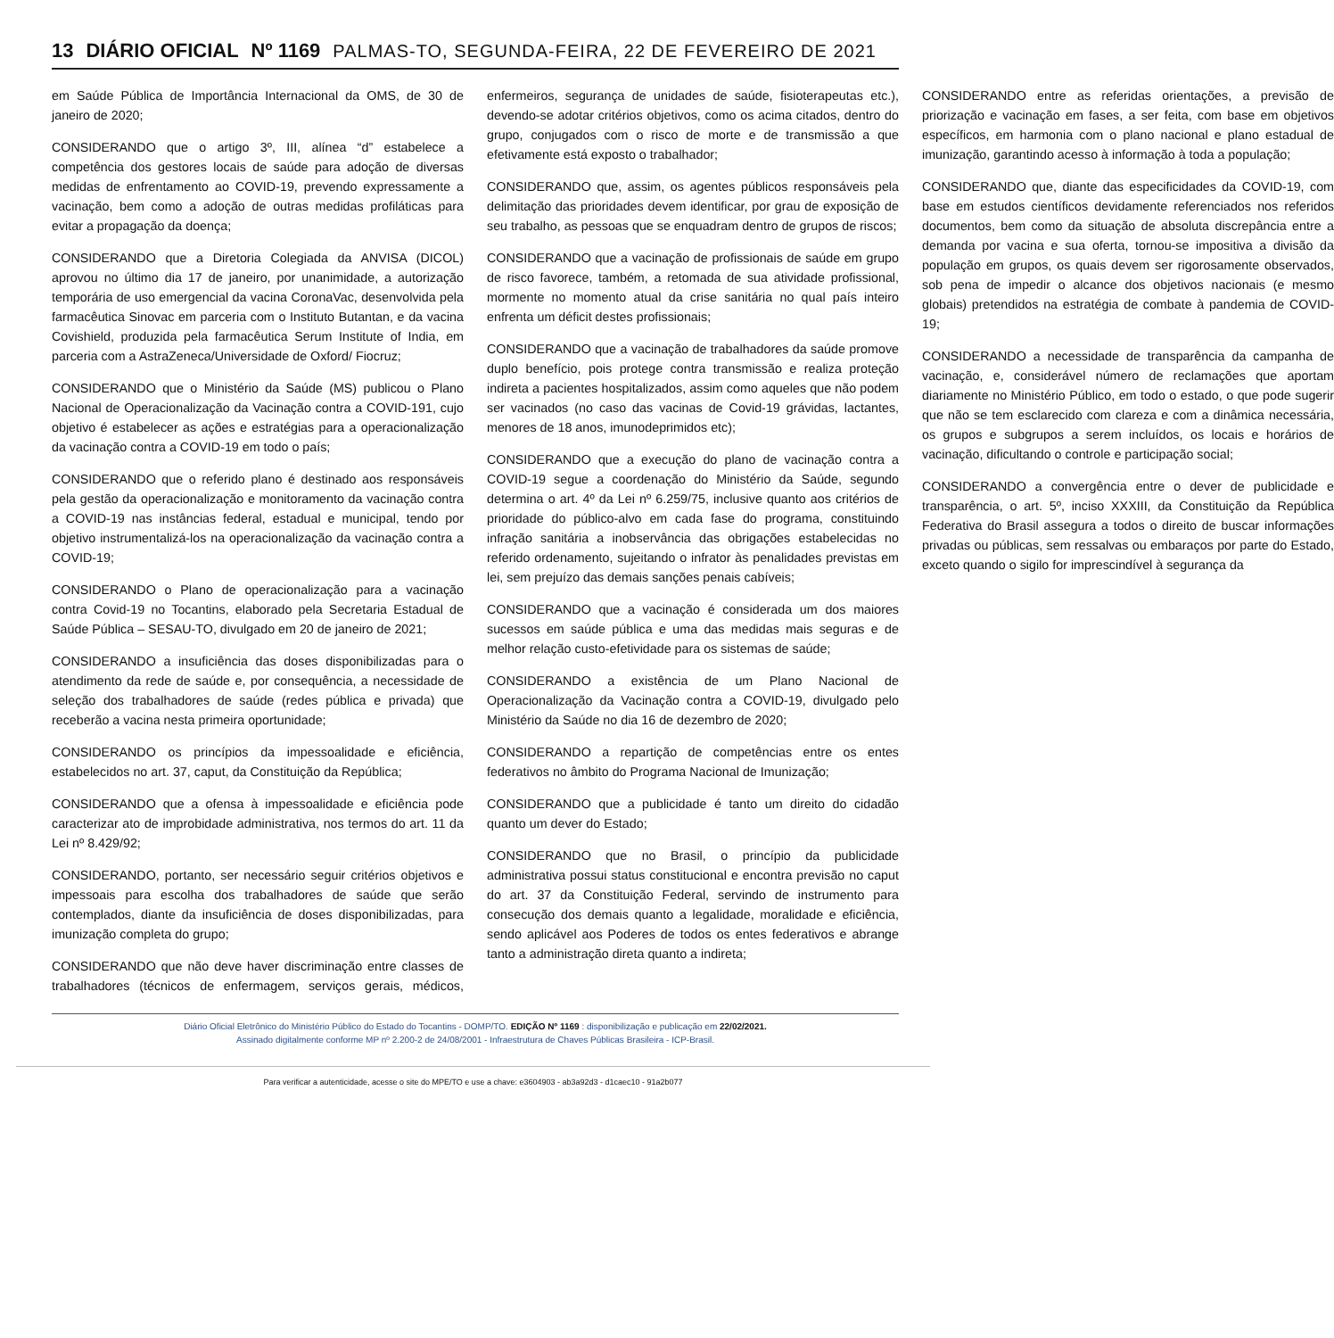13 DIÁRIO OFICIAL Nº 1169 PALMAS-TO, SEGUNDA-FEIRA, 22 DE FEVEREIRO DE 2021
em Saúde Pública de Importância Internacional da OMS, de 30 de janeiro de 2020;
CONSIDERANDO que o artigo 3º, III, alínea “d” estabelece a competência dos gestores locais de saúde para adoção de diversas medidas de enfrentamento ao COVID-19, prevendo expressamente a vacinação, bem como a adoção de outras medidas profiláticas para evitar a propagação da doença;
CONSIDERANDO que a Diretoria Colegiada da ANVISA (DICOL) aprovou no último dia 17 de janeiro, por unanimidade, a autorização temporária de uso emergencial da vacina CoronaVac, desenvolvida pela farmacêutica Sinovac em parceria com o Instituto Butantan, e da vacina Covishield, produzida pela farmacêutica Serum Institute of India, em parceria com a AstraZeneca/Universidade de Oxford/ Fiocruz;
CONSIDERANDO que o Ministério da Saúde (MS) publicou o Plano Nacional de Operacionalização da Vacinação contra a COVID-191, cujo objetivo é estabelecer as ações e estratégias para a operacionalização da vacinação contra a COVID-19 em todo o país;
CONSIDERANDO que o referido plano é destinado aos responsáveis pela gestão da operacionalização e monitoramento da vacinação contra a COVID-19 nas instâncias federal, estadual e municipal, tendo por objetivo instrumentalizá-los na operacionalização da vacinação contra a COVID-19;
CONSIDERANDO o Plano de operacionalização para a vacinação contra Covid-19 no Tocantins, elaborado pela Secretaria Estadual de Saúde Pública – SESAU-TO, divulgado em 20 de janeiro de 2021;
CONSIDERANDO a insuficiência das doses disponibilizadas para o atendimento da rede de saúde e, por consequência, a necessidade de seleção dos trabalhadores de saúde (redes pública e privada) que receberão a vacina nesta primeira oportunidade;
CONSIDERANDO os princípios da impessoalidade e eficiência, estabelecidos no art. 37, caput, da Constituição da República;
CONSIDERANDO que a ofensa à impessoalidade e eficiência pode caracterizar ato de improbidade administrativa, nos termos do art. 11 da Lei nº 8.429/92;
CONSIDERANDO, portanto, ser necessário seguir critérios objetivos e impessoais para escolha dos trabalhadores de saúde que serão contemplados, diante da insuficiência de doses disponibilizadas, para imunização completa do grupo;
CONSIDERANDO que não deve haver discriminação entre classes de trabalhadores (técnicos de enfermagem, serviços gerais, médicos, enfermeiros, segurança de unidades de saúde, fisioterapeutas etc.), devendo-se adotar critérios objetivos, como os acima citados, dentro do grupo, conjugados com o risco de morte e de transmissão a que efetivamente está exposto o trabalhador;
CONSIDERANDO que, assim, os agentes públicos responsáveis pela delimitação das prioridades devem identificar, por grau de exposição de seu trabalho, as pessoas que se enquadram dentro de grupos de riscos;
CONSIDERANDO que a vacinação de profissionais de saúde em grupo de risco favorece, também, a retomada de sua atividade profissional, mormente no momento atual da crise sanitária no qual país inteiro enfrenta um déficit destes profissionais;
CONSIDERANDO que a vacinação de trabalhadores da saúde promove duplo benefício, pois protege contra transmissão e realiza proteção indireta a pacientes hospitalizados, assim como aqueles que não podem ser vacinados (no caso das vacinas de Covid-19 grávidas, lactantes, menores de 18 anos, imunodeprimidos etc);
CONSIDERANDO que a execução do plano de vacinação contra a COVID-19 segue a coordenação do Ministério da Saúde, segundo determina o art. 4º da Lei nº 6.259/75, inclusive quanto aos critérios de prioridade do público-alvo em cada fase do programa, constituindo infração sanitária a inobservância das obrigações estabelecidas no referido ordenamento, sujeitando o infrator às penalidades previstas em lei, sem prejuízo das demais sanções penais cabíveis;
CONSIDERANDO que a vacinação é considerada um dos maiores sucessos em saúde pública e uma das medidas mais seguras e de melhor relação custo-efetividade para os sistemas de saúde;
CONSIDERANDO a existência de um Plano Nacional de Operacionalização da Vacinação contra a COVID-19, divulgado pelo Ministério da Saúde no dia 16 de dezembro de 2020;
CONSIDERANDO a repartição de competências entre os entes federativos no âmbito do Programa Nacional de Imunização;
CONSIDERANDO que a publicidade é tanto um direito do cidadão quanto um dever do Estado;
CONSIDERANDO que no Brasil, o princípio da publicidade administrativa possui status constitucional e encontra previsão no caput do art. 37 da Constituição Federal, servindo de instrumento para consecução dos demais quanto a legalidade, moralidade e eficiência, sendo aplicável aos Poderes de todos os entes federativos e abrange tanto a administração direta quanto a indireta;
CONSIDERANDO entre as referidas orientações, a previsão de priorização e vacinação em fases, a ser feita, com base em objetivos específicos, em harmonia com o plano nacional e plano estadual de imunização, garantindo acesso à informação à toda a população;
CONSIDERANDO que, diante das especificidades da COVID-19, com base em estudos científicos devidamente referenciados nos referidos documentos, bem como da situação de absoluta discrepância entre a demanda por vacina e sua oferta, tornou-se impositiva a divisão da população em grupos, os quais devem ser rigorosamente observados, sob pena de impedir o alcance dos objetivos nacionais (e mesmo globais) pretendidos na estratégia de combate à pandemia de COVID-19;
CONSIDERANDO a necessidade de transparência da campanha de vacinação, e, considerável número de reclamações que aportam diariamente no Ministério Público, em todo o estado, o que pode sugerir que não se tem esclarecido com clareza e com a dinâmica necessária, os grupos e subgrupos a serem incluídos, os locais e horários de vacinação, dificultando o controle e participação social;
CONSIDERANDO a convergência entre o dever de publicidade e transparência, o art. 5º, inciso XXXIII, da Constituição da República Federativa do Brasil assegura a todos o direito de buscar informações privadas ou públicas, sem ressalvas ou embaraços por parte do Estado, exceto quando o sigilo for imprescindível à segurança da
Diário Oficial Eletrônico do Ministério Público do Estado do Tocantins - DOMP/TO. EDIÇÃO Nº 1169 : disponibilização e publicação em 22/02/2021.
Assinado digitalmente conforme MP nº 2.200-2 de 24/08/2001 - Infraestrutura de Chaves Públicas Brasileira - ICP-Brasil.
Para verificar a autenticidade, acesse o site do MPE/TO e use a chave: e3604903 - ab3a92d3 - d1caec10 - 91a2b077